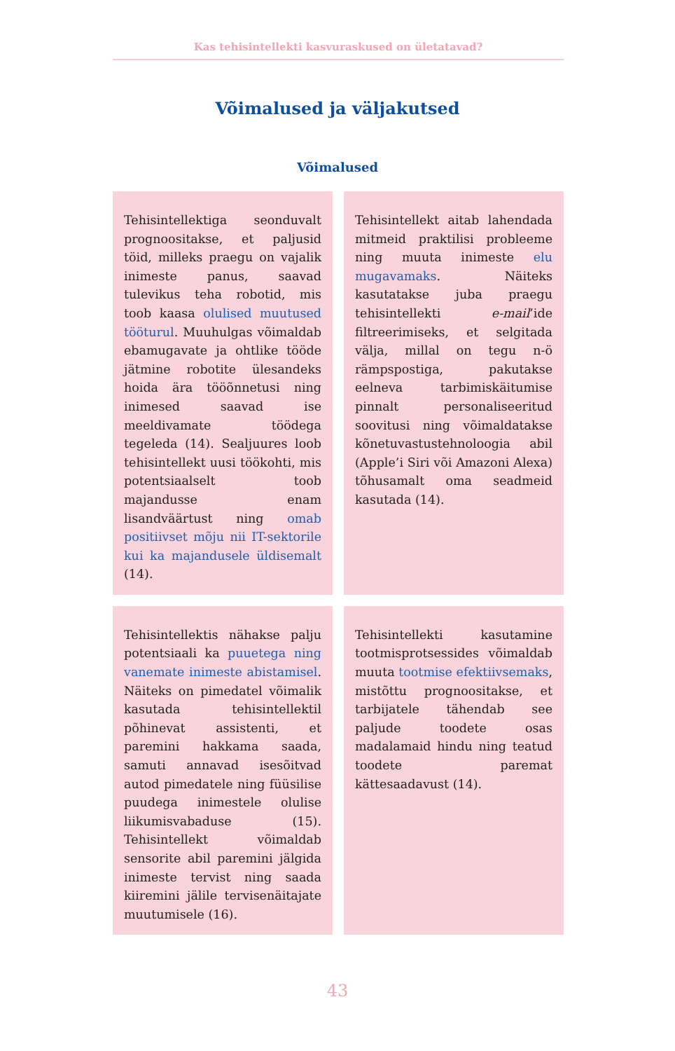Kas tehisintellekti kasvuraskused on ületatavad?
Võimalused ja väljakutsed
Võimalused
| Tehisintellektiga seonduvalt prognoositakse, et paljusid töid, milleks praegu on vajalik inimeste panus, saavad tulevikus teha robotid, mis toob kaasa olulised muutused tööturul . Muuhulgas võimaldab ebamugavate ja ohtlike tööde jätmine robotite ülesandeks hoida ära tööõnnetusi ning inimesed saavad ise meeldivamate töödega tegeleda (14). Sealjuures loob tehisintellekt uusi töökohti, mis potentsiaalselt toob majandusse enam lisandväärtust ning omab positiivset mõju nii IT-sektorile kui ka majandusele üldisemalt (14). | | Tehisintellekt aitab lahendada mitmeid praktilisi probleeme ning muuta inimeste elu mugavamaks . Näiteks kasutatakse juba praegu tehisintellekti e-mail ’ide filtreerimiseks, et selgitada välja, millal on tegu n-ö rämpspostiga, pakutakse eelneva tarbimiskäitumise pinnalt personaliseeritud soovitusi ning võimaldatakse kõnetuvastustehnoloogia abil (Apple’i Siri või Amazoni Alexa) tõhusamalt oma seadmeid kasutada (14). |
| Tehisintellektis nähakse palju potentsiaali ka puuetega ning vanemate inimeste abistamisel . Näiteks on pimedatel võimalik kasutada tehisintellektil põhinevat assistenti, et paremini hakkama saada, samuti annavad isesõitvad autod pimedatele ning füüsilise puudega inimestele olulise liikumisvabaduse (15). Tehisintellekt võimaldab sensorite abil paremini jälgida inimeste tervist ning saada kiiremini jälile tervisenäitajate muutumisele (16). | | Tehisintellekti kasutamine tootmisprotsessides võimaldab muuta tootmise efektiivsemaks , mistõttu prognoositakse, et tarbijatele tähendab see paljude toodete osas madalamaid hindu ning teatud toodete paremat kättesaadavust (14). |
43